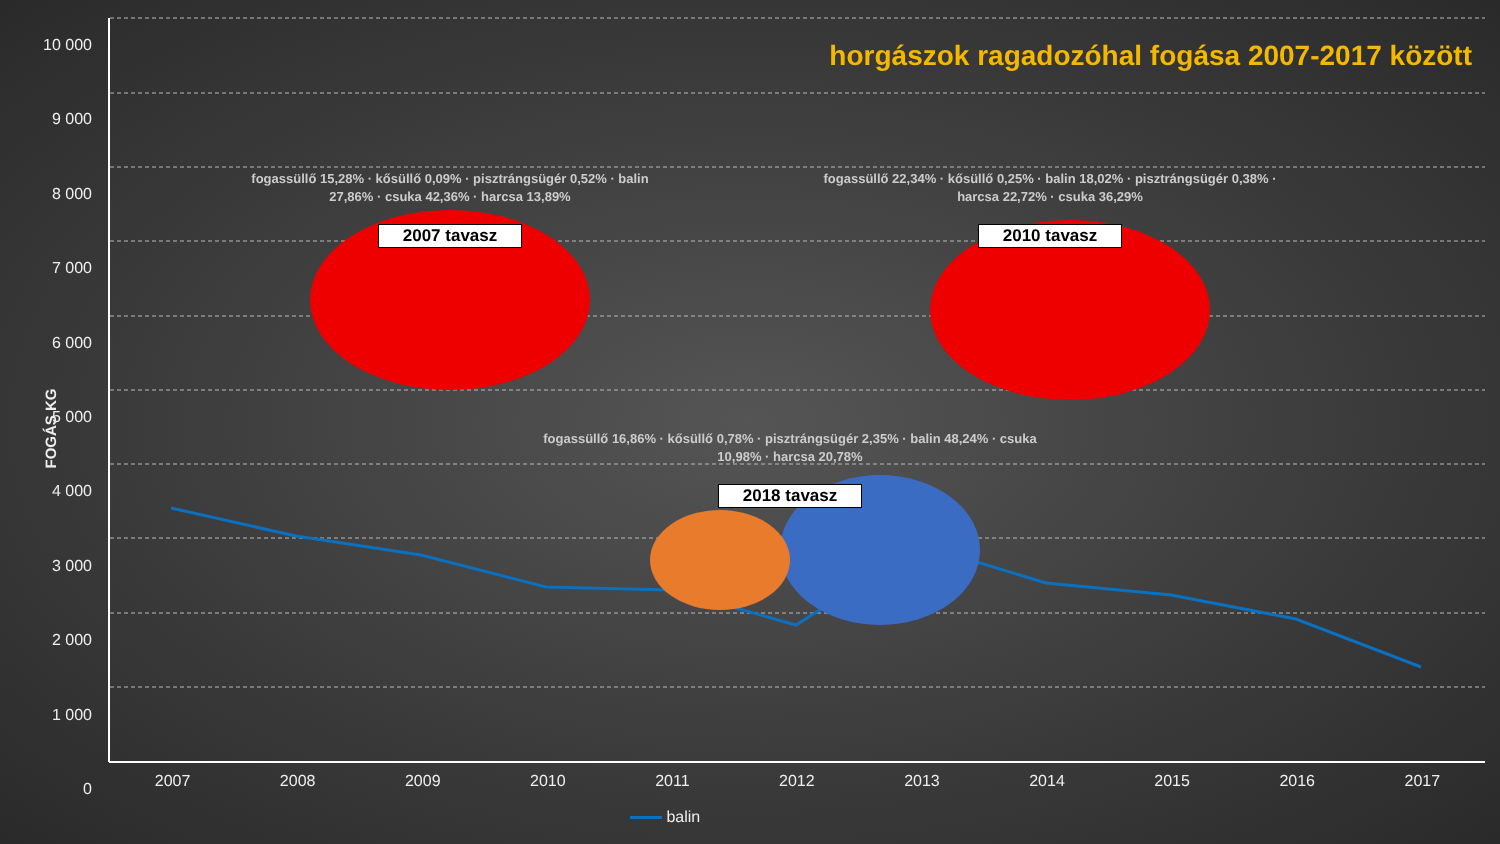horgászok ragadozóhal fogása 2007-2017 között
FOGÁS KG
10 000
9 000
8 000
7 000
6 000
5 000
4 000
3 000
2 000
1 000
0
fogassüllő 15,28% · kősüllő 0,09% · pisztrángsügér 0,52% · balin 27,86% · csuka 42,36% · harcsa 13,89%
2007 tavasz
fogassüllő 22,34% · kősüllő 0,25% · balin 18,02% · pisztrángsügér 0,38% · harcsa 22,72% · csuka 36,29%
2010 tavasz
fogassüllő 16,86% · kősüllő 0,78% · pisztrángsügér 2,35% · balin 48,24% · csuka 10,98% · harcsa 20,78%
2018 tavasz
2007 2008 2009 2010 2011 2012 2013 2014 2015 2016 2017
balin